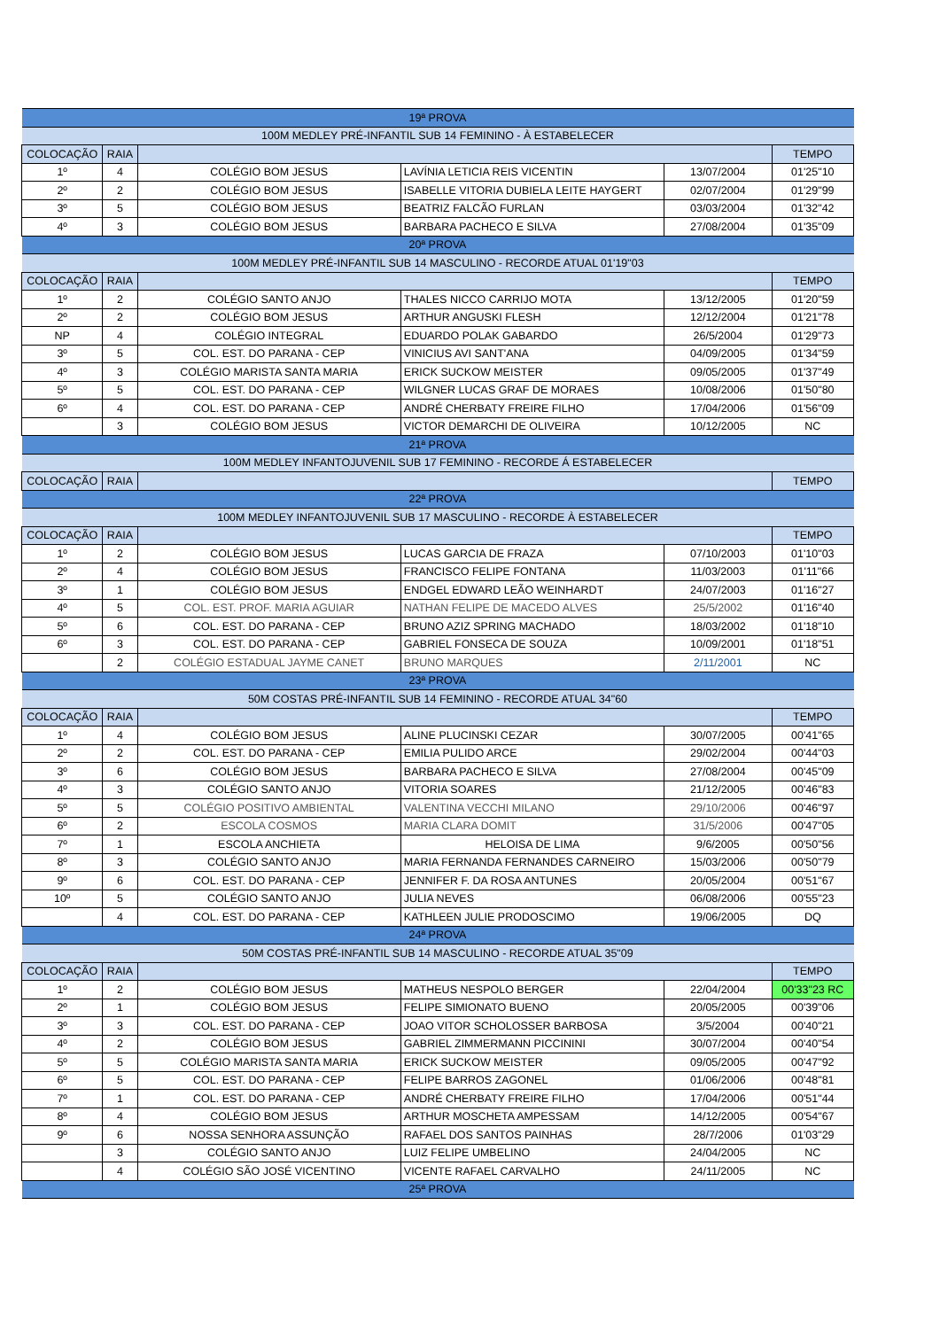| 19ª PROVA | | | | | |
| 100M MEDLEY PRÉ-INFANTIL SUB 14 FEMININO - À ESTABELECER | | | | | |
| COLOCAÇÃO | RAIA | | | | TEMPO |
| 1º | 4 | COLÉGIO BOM JESUS | LAVÍNIA LETICIA REIS VICENTIN | 13/07/2004 | 01'25"10 |
| 2º | 2 | COLÉGIO BOM JESUS | ISABELLE VITORIA DUBIELA LEITE HAYGERT | 02/07/2004 | 01'29"99 |
| 3º | 5 | COLÉGIO BOM JESUS | BEATRIZ FALCÃO FURLAN | 03/03/2004 | 01'32"42 |
| 4º | 3 | COLÉGIO BOM JESUS | BARBARA PACHECO E SILVA | 27/08/2004 | 01'35"09 |
| 20ª PROVA | | | | | |
| 100M MEDLEY PRÉ-INFANTIL SUB 14 MASCULINO - RECORDE ATUAL 01'19"03 | | | | | |
| COLOCAÇÃO | RAIA | | | | TEMPO |
| 1º | 2 | COLÉGIO SANTO ANJO | THALES NICCO CARRIJO MOTA | 13/12/2005 | 01'20"59 |
| 2º | 2 | COLÉGIO BOM JESUS | ARTHUR ANGUSKI FLESH | 12/12/2004 | 01'21"78 |
| NP | 4 | COLÉGIO INTEGRAL | EDUARDO POLAK GABARDO | 26/5/2004 | 01'29"73 |
| 3º | 5 | COL. EST. DO PARANA - CEP | VINICIUS AVI SANT'ANA | 04/09/2005 | 01'34"59 |
| 4º | 3 | COLÉGIO MARISTA SANTA MARIA | ERICK SUCKOW MEISTER | 09/05/2005 | 01'37"49 |
| 5º | 5 | COL. EST. DO PARANA - CEP | WILGNER LUCAS GRAF DE MORAES | 10/08/2006 | 01'50"80 |
| 6º | 4 | COL. EST. DO PARANA - CEP | ANDRÉ CHERBATY FREIRE FILHO | 17/04/2006 | 01'56"09 |
| | 3 | COLÉGIO BOM JESUS | VICTOR DEMARCHI DE OLIVEIRA | 10/12/2005 | NC |
| 21ª PROVA | | | | | |
| 100M MEDLEY INFANTOJUVENIL SUB 17 FEMININO - RECORDE Á ESTABELECER | | | | | |
| COLOCAÇÃO | RAIA | | | | TEMPO |
| 22ª PROVA | | | | | |
| 100M MEDLEY INFANTOJUVENIL SUB 17 MASCULINO - RECORDE À ESTABELECER | | | | | |
| COLOCAÇÃO | RAIA | | | | TEMPO |
| 1º | 2 | COLÉGIO BOM JESUS | LUCAS GARCIA DE FRAZA | 07/10/2003 | 01'10"03 |
| 2º | 4 | COLÉGIO BOM JESUS | FRANCISCO FELIPE FONTANA | 11/03/2003 | 01'11"66 |
| 3º | 1 | COLÉGIO BOM JESUS | ENDGEL EDWARD LEÃO WEINHARDT | 24/07/2003 | 01'16"27 |
| 4º | 5 | COL. EST. PROF. MARIA AGUIAR | NATHAN FELIPE DE MACEDO ALVES | 25/5/2002 | 01'16"40 |
| 5º | 6 | COL. EST. DO PARANA - CEP | BRUNO AZIZ SPRING MACHADO | 18/03/2002 | 01'18"10 |
| 6º | 3 | COL. EST. DO PARANA - CEP | GABRIEL FONSECA DE SOUZA | 10/09/2001 | 01'18"51 |
| | 2 | COLÉGIO ESTADUAL JAYME CANET | BRUNO MARQUES | 2/11/2001 | NC |
| 23ª PROVA | | | | | |
| 50M COSTAS PRÉ-INFANTIL SUB 14 FEMININO - RECORDE ATUAL 34"60 | | | | | |
| COLOCAÇÃO | RAIA | | | | TEMPO |
| 1º | 4 | COLÉGIO BOM JESUS | ALINE PLUCINSKI CEZAR | 30/07/2005 | 00'41"65 |
| 2º | 2 | COL. EST. DO PARANA - CEP | EMILIA PULIDO ARCE | 29/02/2004 | 00'44"03 |
| 3º | 6 | COLÉGIO BOM JESUS | BARBARA PACHECO E SILVA | 27/08/2004 | 00'45"09 |
| 4º | 3 | COLÉGIO SANTO ANJO | VITORIA SOARES | 21/12/2005 | 00'46"83 |
| 5º | 5 | COLÉGIO POSITIVO AMBIENTAL | VALENTINA VECCHI MILANO | 29/10/2006 | 00'46"97 |
| 6º | 2 | ESCOLA COSMOS | MARIA CLARA DOMIT | 31/5/2006 | 00'47"05 |
| 7º | 1 | ESCOLA ANCHIETA | HELOISA DE LIMA | 9/6/2005 | 00'50"56 |
| 8º | 3 | COLÉGIO SANTO ANJO | MARIA FERNANDA FERNANDES CARNEIRO | 15/03/2006 | 00'50"79 |
| 9º | 6 | COL. EST. DO PARANA - CEP | JENNIFER F. DA ROSA ANTUNES | 20/05/2004 | 00'51"67 |
| 10º | 5 | COLÉGIO SANTO ANJO | JULIA NEVES | 06/08/2006 | 00'55"23 |
| | 4 | COL. EST. DO PARANA - CEP | KATHLEEN JULIE PRODOSCIMO | 19/06/2005 | DQ |
| 24ª PROVA | | | | | |
| 50M COSTAS PRÉ-INFANTIL SUB 14 MASCULINO - RECORDE ATUAL 35"09 | | | | | |
| COLOCAÇÃO | RAIA | | | | TEMPO |
| 1º | 2 | COLÉGIO BOM JESUS | MATHEUS NESPOLO BERGER | 22/04/2004 | 00'33"23 RC |
| 2º | 1 | COLÉGIO BOM JESUS | FELIPE SIMIONATO BUENO | 20/05/2005 | 00'39"06 |
| 3º | 3 | COL. EST. DO PARANA - CEP | JOAO VITOR SCHOLOSSER BARBOSA | 3/5/2004 | 00'40"21 |
| 4º | 2 | COLÉGIO BOM JESUS | GABRIEL ZIMMERMANN PICCININI | 30/07/2004 | 00'40"54 |
| 5º | 5 | COLÉGIO MARISTA SANTA MARIA | ERICK SUCKOW MEISTER | 09/05/2005 | 00'47"92 |
| 6º | 5 | COL. EST. DO PARANA - CEP | FELIPE BARROS ZAGONEL | 01/06/2006 | 00'48"81 |
| 7º | 1 | COL. EST. DO PARANA - CEP | ANDRÉ CHERBATY FREIRE FILHO | 17/04/2006 | 00'51"44 |
| 8º | 4 | COLÉGIO BOM JESUS | ARTHUR MOSCHETA AMPESSAM | 14/12/2005 | 00'54"67 |
| 9º | 6 | NOSSA SENHORA ASSUNÇÃO | RAFAEL DOS SANTOS PAINHAS | 28/7/2006 | 01'03"29 |
| | 3 | COLÉGIO SANTO ANJO | LUIZ FELIPE UMBELINO | 24/04/2005 | NC |
| | 4 | COLÉGIO SÃO JOSÉ VICENTINO | VICENTE RAFAEL CARVALHO | 24/11/2005 | NC |
| 25ª PROVA | | | | | |